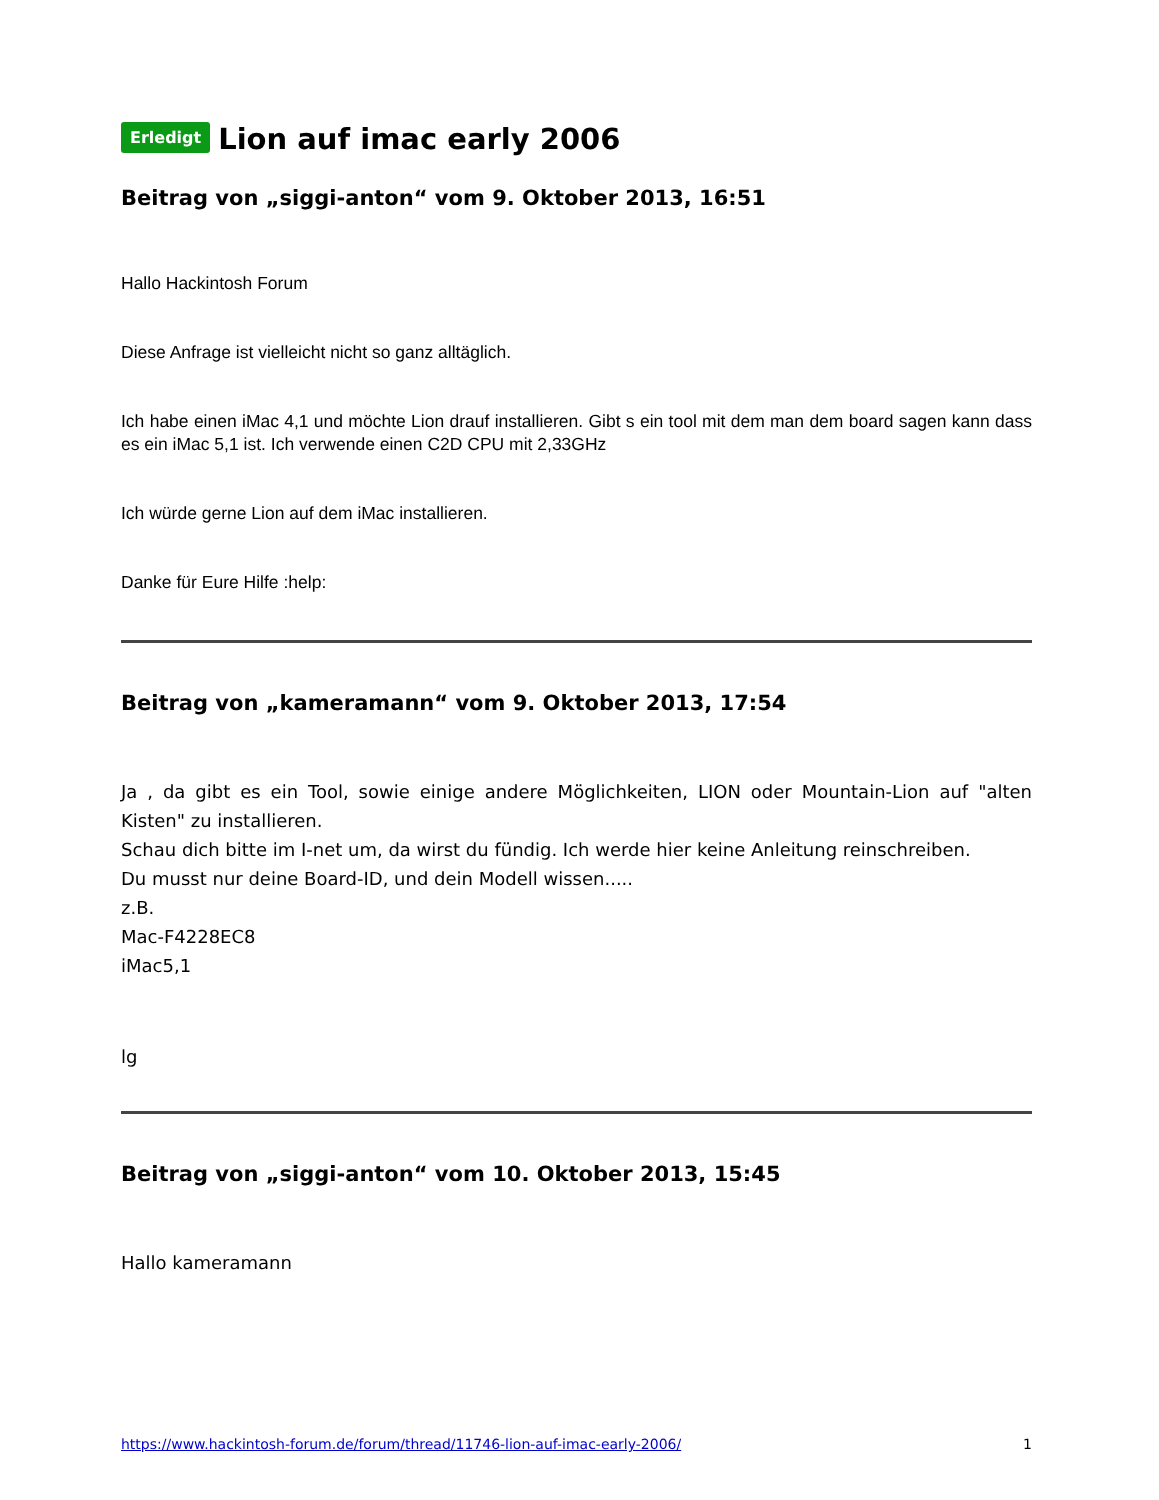Erledigt Lion auf imac early 2006
Beitrag von „siggi-anton“ vom 9. Oktober 2013, 16:51
Hallo Hackintosh Forum
Diese Anfrage ist vielleicht nicht so ganz alltäglich.
Ich habe einen iMac 4,1 und möchte Lion drauf installieren. Gibt s ein tool mit dem man dem board sagen kann dass es ein iMac 5,1 ist. Ich verwende einen C2D CPU mit 2,33GHz
Ich würde gerne Lion auf dem iMac installieren.
Danke für Eure Hilfe :help:
Beitrag von „kameramann“ vom 9. Oktober 2013, 17:54
Ja , da gibt es ein Tool, sowie einige andere Möglichkeiten, LION oder Mountain-Lion auf "alten Kisten" zu installieren.
Schau dich bitte im I-net um, da wirst du fündig. Ich werde hier keine Anleitung reinschreiben.
Du musst nur deine Board-ID, und dein Modell wissen.....
z.B.
Mac-F4228EC8
iMac5,1
lg
Beitrag von „siggi-anton“ vom 10. Oktober 2013, 15:45
Hallo kameramann
https://www.hackintosh-forum.de/forum/thread/11746-lion-auf-imac-early-2006/ 1